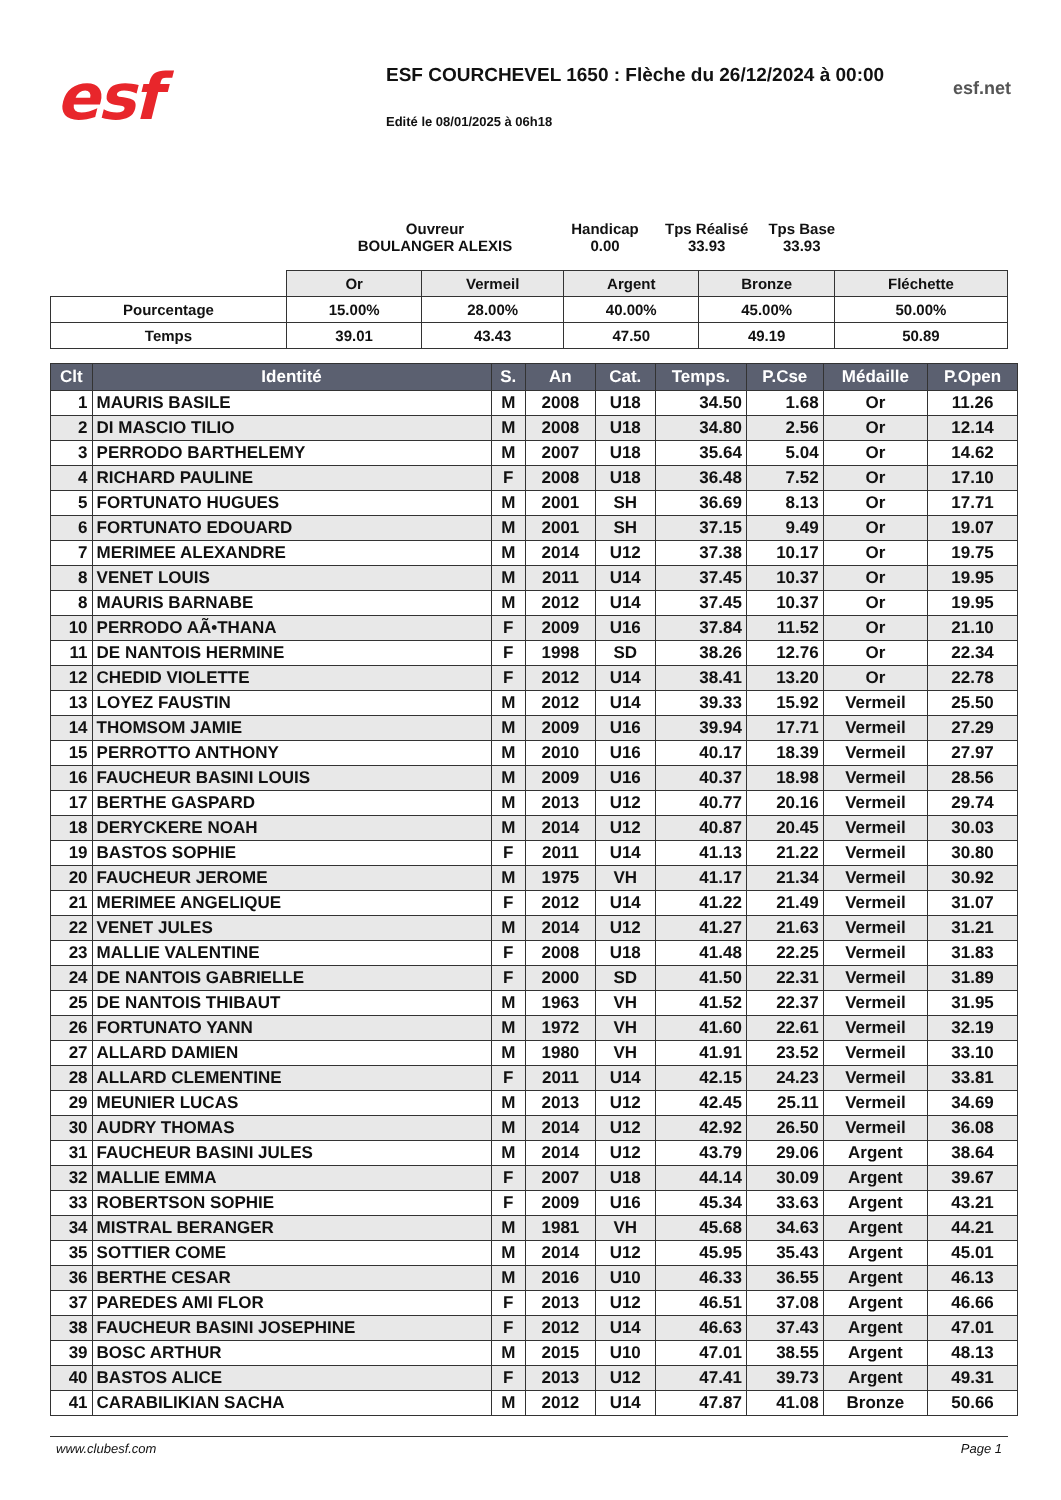esf
ESF COURCHEVEL 1650 : Flèche du 26/12/2024 à 00:00
Edité le 08/01/2025 à 06h18
esf.net
Ouvreur
BOULANGER ALEXIS
Handicap
0.00
Tps Réalisé
33.93
Tps Base
33.93
| | Or | Vermeil | Argent | Bronze | Fléchette |
| Pourcentage | 15.00% | 28.00% | 40.00% | 45.00% | 50.00% |
| Temps | 39.01 | 43.43 | 47.50 | 49.19 | 50.89 |
| Clt | Identité | S. | An | Cat. | Temps. | P.Cse | Médaille | P.Open |
| --- | --- | --- | --- | --- | --- | --- | --- | --- |
| 1 | MAURIS BASILE | M | 2008 | U18 | 34.50 | 1.68 | Or | 11.26 |
| 2 | DI MASCIO TILIO | M | 2008 | U18 | 34.80 | 2.56 | Or | 12.14 |
| 3 | PERRODO BARTHELEMY | M | 2007 | U18 | 35.64 | 5.04 | Or | 14.62 |
| 4 | RICHARD PAULINE | F | 2008 | U18 | 36.48 | 7.52 | Or | 17.10 |
| 5 | FORTUNATO HUGUES | M | 2001 | SH | 36.69 | 8.13 | Or | 17.71 |
| 6 | FORTUNATO EDOUARD | M | 2001 | SH | 37.15 | 9.49 | Or | 19.07 |
| 7 | MERIMEE ALEXANDRE | M | 2014 | U12 | 37.38 | 10.17 | Or | 19.75 |
| 8 | VENET LOUIS | M | 2011 | U14 | 37.45 | 10.37 | Or | 19.95 |
| 8 | MAURIS BARNABE | M | 2012 | U14 | 37.45 | 10.37 | Or | 19.95 |
| 10 | PERRODO AÃ•THANA | F | 2009 | U16 | 37.84 | 11.52 | Or | 21.10 |
| 11 | DE NANTOIS HERMINE | F | 1998 | SD | 38.26 | 12.76 | Or | 22.34 |
| 12 | CHEDID VIOLETTE | F | 2012 | U14 | 38.41 | 13.20 | Or | 22.78 |
| 13 | LOYEZ FAUSTIN | M | 2012 | U14 | 39.33 | 15.92 | Vermeil | 25.50 |
| 14 | THOMSOM JAMIE | M | 2009 | U16 | 39.94 | 17.71 | Vermeil | 27.29 |
| 15 | PERROTTO ANTHONY | M | 2010 | U16 | 40.17 | 18.39 | Vermeil | 27.97 |
| 16 | FAUCHEUR BASINI LOUIS | M | 2009 | U16 | 40.37 | 18.98 | Vermeil | 28.56 |
| 17 | BERTHE GASPARD | M | 2013 | U12 | 40.77 | 20.16 | Vermeil | 29.74 |
| 18 | DERYCKERE NOAH | M | 2014 | U12 | 40.87 | 20.45 | Vermeil | 30.03 |
| 19 | BASTOS SOPHIE | F | 2011 | U14 | 41.13 | 21.22 | Vermeil | 30.80 |
| 20 | FAUCHEUR JEROME | M | 1975 | VH | 41.17 | 21.34 | Vermeil | 30.92 |
| 21 | MERIMEE ANGELIQUE | F | 2012 | U14 | 41.22 | 21.49 | Vermeil | 31.07 |
| 22 | VENET JULES | M | 2014 | U12 | 41.27 | 21.63 | Vermeil | 31.21 |
| 23 | MALLIE VALENTINE | F | 2008 | U18 | 41.48 | 22.25 | Vermeil | 31.83 |
| 24 | DE NANTOIS GABRIELLE | F | 2000 | SD | 41.50 | 22.31 | Vermeil | 31.89 |
| 25 | DE NANTOIS THIBAUT | M | 1963 | VH | 41.52 | 22.37 | Vermeil | 31.95 |
| 26 | FORTUNATO YANN | M | 1972 | VH | 41.60 | 22.61 | Vermeil | 32.19 |
| 27 | ALLARD DAMIEN | M | 1980 | VH | 41.91 | 23.52 | Vermeil | 33.10 |
| 28 | ALLARD CLEMENTINE | F | 2011 | U14 | 42.15 | 24.23 | Vermeil | 33.81 |
| 29 | MEUNIER LUCAS | M | 2013 | U12 | 42.45 | 25.11 | Vermeil | 34.69 |
| 30 | AUDRY THOMAS | M | 2014 | U12 | 42.92 | 26.50 | Vermeil | 36.08 |
| 31 | FAUCHEUR BASINI JULES | M | 2014 | U12 | 43.79 | 29.06 | Argent | 38.64 |
| 32 | MALLIE EMMA | F | 2007 | U18 | 44.14 | 30.09 | Argent | 39.67 |
| 33 | ROBERTSON SOPHIE | F | 2009 | U16 | 45.34 | 33.63 | Argent | 43.21 |
| 34 | MISTRAL BERANGER | M | 1981 | VH | 45.68 | 34.63 | Argent | 44.21 |
| 35 | SOTTIER COME | M | 2014 | U12 | 45.95 | 35.43 | Argent | 45.01 |
| 36 | BERTHE CESAR | M | 2016 | U10 | 46.33 | 36.55 | Argent | 46.13 |
| 37 | PAREDES AMI FLOR | F | 2013 | U12 | 46.51 | 37.08 | Argent | 46.66 |
| 38 | FAUCHEUR BASINI JOSEPHINE | F | 2012 | U14 | 46.63 | 37.43 | Argent | 47.01 |
| 39 | BOSC ARTHUR | M | 2015 | U10 | 47.01 | 38.55 | Argent | 48.13 |
| 40 | BASTOS ALICE | F | 2013 | U12 | 47.41 | 39.73 | Argent | 49.31 |
| 41 | CARABILIKIAN SACHA | M | 2012 | U14 | 47.87 | 41.08 | Bronze | 50.66 |
www.clubesf.com Page 1